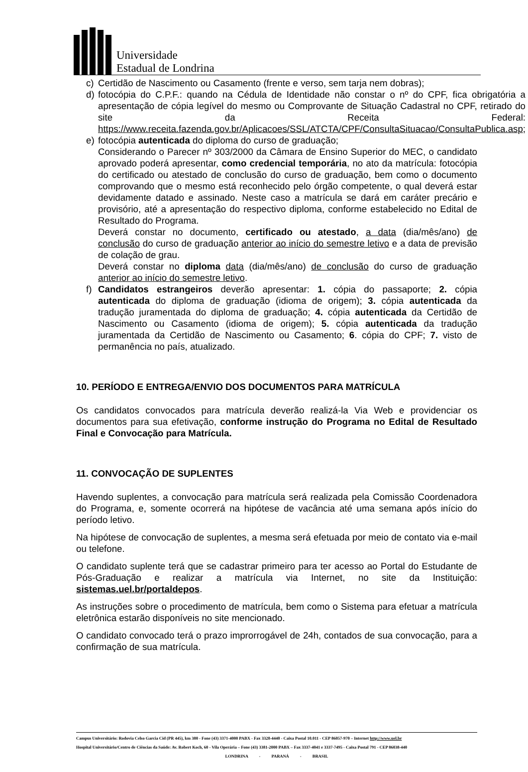Universidade
Estadual de Londrina
c) Certidão de Nascimento ou Casamento (frente e verso, sem tarja nem dobras);
d) fotocópia do C.P.F.: quando na Cédula de Identidade não constar o nº do CPF, fica obrigatória a apresentação de cópia legível do mesmo ou Comprovante de Situação Cadastral no CPF, retirado do site da Receita Federal: https://www.receita.fazenda.gov.br/Aplicacoes/SSL/ATCTA/CPF/ConsultaSituacao/ConsultaPublica.asp;
e) fotocópia autenticada do diploma do curso de graduação;
Considerando o Parecer nº 303/2000 da Câmara de Ensino Superior do MEC, o candidato aprovado poderá apresentar, como credencial temporária, no ato da matrícula: fotocópia do certificado ou atestado de conclusão do curso de graduação, bem como o documento comprovando que o mesmo está reconhecido pelo órgão competente, o qual deverá estar devidamente datado e assinado. Neste caso a matrícula se dará em caráter precário e provisório, até a apresentação do respectivo diploma, conforme estabelecido no Edital de Resultado do Programa.
Deverá constar no documento, certificado ou atestado, a data (dia/mês/ano) de conclusão do curso de graduação anterior ao início do semestre letivo e a data de previsão de colação de grau.
Deverá constar no diploma data (dia/mês/ano) de conclusão do curso de graduação anterior ao início do semestre letivo.
f) Candidatos estrangeiros deverão apresentar: 1. cópia do passaporte; 2. cópia autenticada do diploma de graduação (idioma de origem); 3. cópia autenticada da tradução juramentada do diploma de graduação; 4. cópia autenticada da Certidão de Nascimento ou Casamento (idioma de origem); 5. cópia autenticada da tradução juramentada da Certidão de Nascimento ou Casamento; 6. cópia do CPF; 7. visto de permanência no país, atualizado.
10. PERÍODO E ENTREGA/ENVIO DOS DOCUMENTOS PARA MATRÍCULA
Os candidatos convocados para matrícula deverão realizá-la Via Web e providenciar os documentos para sua efetivação, conforme instrução do Programa no Edital de Resultado Final e Convocação para Matrícula.
11. CONVOCAÇÃO DE SUPLENTES
Havendo suplentes, a convocação para matrícula será realizada pela Comissão Coordenadora do Programa, e, somente ocorrerá na hipótese de vacância até uma semana após início do período letivo.
Na hipótese de convocação de suplentes, a mesma será efetuada por meio de contato via e-mail ou telefone.
O candidato suplente terá que se cadastrar primeiro para ter acesso ao Portal do Estudante de Pós-Graduação e realizar a matrícula via Internet, no site da Instituição: sistemas.uel.br/portaldepos.
As instruções sobre o procedimento de matrícula, bem como o Sistema para efetuar a matrícula eletrônica estarão disponíveis no site mencionado.
O candidato convocado terá o prazo improrrogável de 24h, contados de sua convocação, para a confirmação de sua matrícula.
Campus Universitário: Rodovia Celso Garcia Cid (PR 445), km 380 - Fone (43) 3371-4000 PABX - Fax 3328-4440 - Caixa Postal 10.011 - CEP 86057-970 – Internet http://www.uel.br
Hospital Universitário/Centro de Ciências da Saúde: Av. Robert Koch, 60 - Vila Operária – Fone (43) 3381-2000 PABX – Fax 3337-4041 e 3337-7495 - Caixa Postal 791 - CEP 86038-440
LONDRINA - PARANÁ - BRASIL